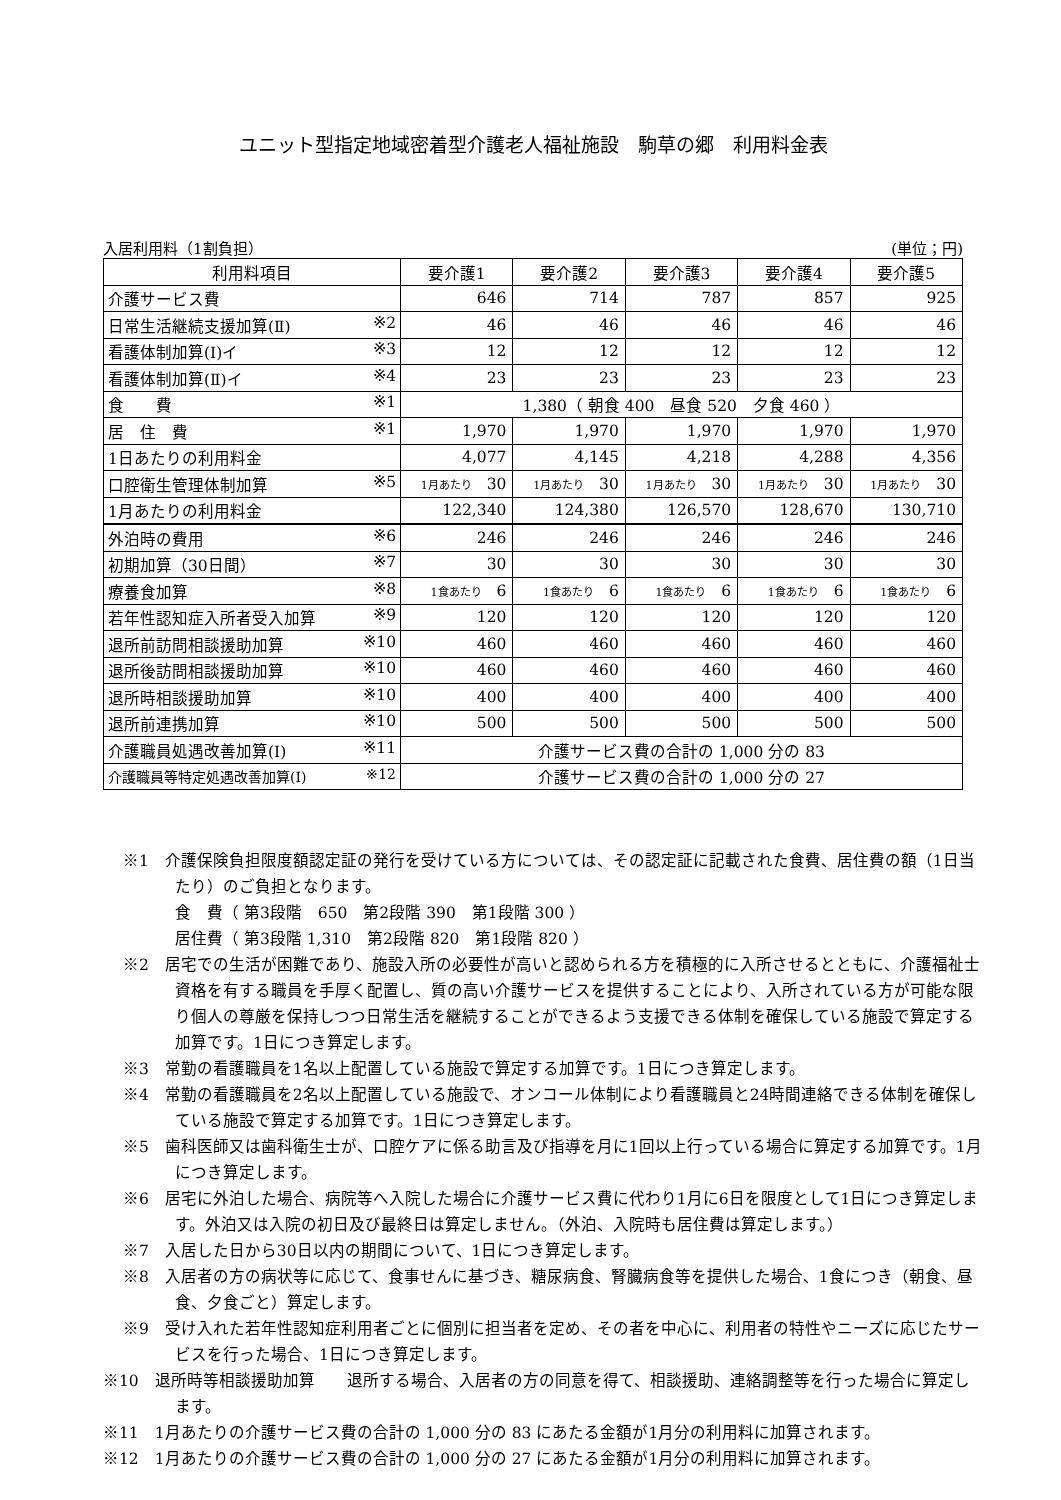ユニット型指定地域密着型介護老人福祉施設　駒草の郷　利用料金表
入居利用料（1割負担） (単位；円)
| 利用料項目 | 要介護1 | 要介護2 | 要介護3 | 要介護4 | 要介護5 |
| --- | --- | --- | --- | --- | --- |
| 介護サービス費 | 646 | 714 | 787 | 857 | 925 |
| 日常生活継続支援加算(Ⅱ) ※2 | 46 | 46 | 46 | 46 | 46 |
| 看護体制加算(Ⅰ)イ ※3 | 12 | 12 | 12 | 12 | 12 |
| 看護体制加算(Ⅱ)イ ※4 | 23 | 23 | 23 | 23 | 23 |
| 食 費 ※1 | 1,380（ 朝食 400 昼食 520 夕食 460 ） | | | | |
| 居 住 費 ※1 | 1,970 | 1,970 | 1,970 | 1,970 | 1,970 |
| 1日あたりの利用料金 | 4,077 | 4,145 | 4,218 | 4,288 | 4,356 |
| 口腔衛生管理体制加算 ※5 | 1月あたり 30 | 1月あたり 30 | 1月あたり 30 | 1月あたり 30 | 1月あたり 30 |
| 1月あたりの利用料金 | 122,340 | 124,380 | 126,570 | 128,670 | 130,710 |
| 外泊時の費用 ※6 | 246 | 246 | 246 | 246 | 246 |
| 初期加算（30日間） ※7 | 30 | 30 | 30 | 30 | 30 |
| 療養食加算 ※8 | 1食あたり 6 | 1食あたり 6 | 1食あたり 6 | 1食あたり 6 | 1食あたり 6 |
| 若年性認知症入所者受入加算 ※9 | 120 | 120 | 120 | 120 | 120 |
| 退所前訪問相談援助加算 ※10 | 460 | 460 | 460 | 460 | 460 |
| 退所後訪問相談援助加算 ※10 | 460 | 460 | 460 | 460 | 460 |
| 退所時相談援助加算 ※10 | 400 | 400 | 400 | 400 | 400 |
| 退所前連携加算 ※10 | 500 | 500 | 500 | 500 | 500 |
| 介護職員処遇改善加算(Ⅰ) ※11 | 介護サービス費の合計の 1,000 分の 83 | | | | |
| 介護職員等特定処遇改善加算(Ⅰ) ※12 | 介護サービス費の合計の 1,000 分の 27 | | | | |
※1　介護保険負担限度額認定証の発行を受けている方については、その認定証に記載された食費、居住費の額（1日当たり）のご負担となります。
食　費（ 第3段階　650　第2段階 390　第1段階 300 ）
居住費（ 第3段階 1,310　第2段階 820　第1段階 820 ）
※2　居宅での生活が困難であり、施設入所の必要性が高いと認められる方を積極的に入所させるとともに、介護福祉士資格を有する職員を手厚く配置し、質の高い介護サービスを提供することにより、入所されている方が可能な限り個人の尊厳を保持しつつ日常生活を継続することができるよう支援できる体制を確保している施設で算定する加算です。1日につき算定します。
※3　常勤の看護職員を1名以上配置している施設で算定する加算です。1日につき算定します。
※4　常勤の看護職員を2名以上配置している施設で、オンコール体制により看護職員と24時間連絡できる体制を確保している施設で算定する加算です。1日につき算定します。
※5　歯科医師又は歯科衛生士が、口腔ケアに係る助言及び指導を月に1回以上行っている場合に算定する加算です。1月につき算定します。
※6　居宅に外泊した場合、病院等へ入院した場合に介護サービス費に代わり1月に6日を限度として1日につき算定します。外泊又は入院の初日及び最終日は算定しません。（外泊、入院時も居住費は算定します。）
※7　入居した日から30日以内の期間について、1日につき算定します。
※8　入居者の方の病状等に応じて、食事せんに基づき、糖尿病食、腎臓病食等を提供した場合、1食につき（朝食、昼食、夕食ごと）算定します。
※9　受け入れた若年性認知症利用者ごとに個別に担当者を定め、その者を中心に、利用者の特性やニーズに応じたサービスを行った場合、1日につき算定します。
※10　退所時等相談援助加算　　退所する場合、入居者の方の同意を得て、相談援助、連絡調整等を行った場合に算定します。
※11　1月あたりの介護サービス費の合計の 1,000 分の 83 にあたる金額が1月分の利用料に加算されます。
※12　1月あたりの介護サービス費の合計の 1,000 分の 27 にあたる金額が1月分の利用料に加算されます。